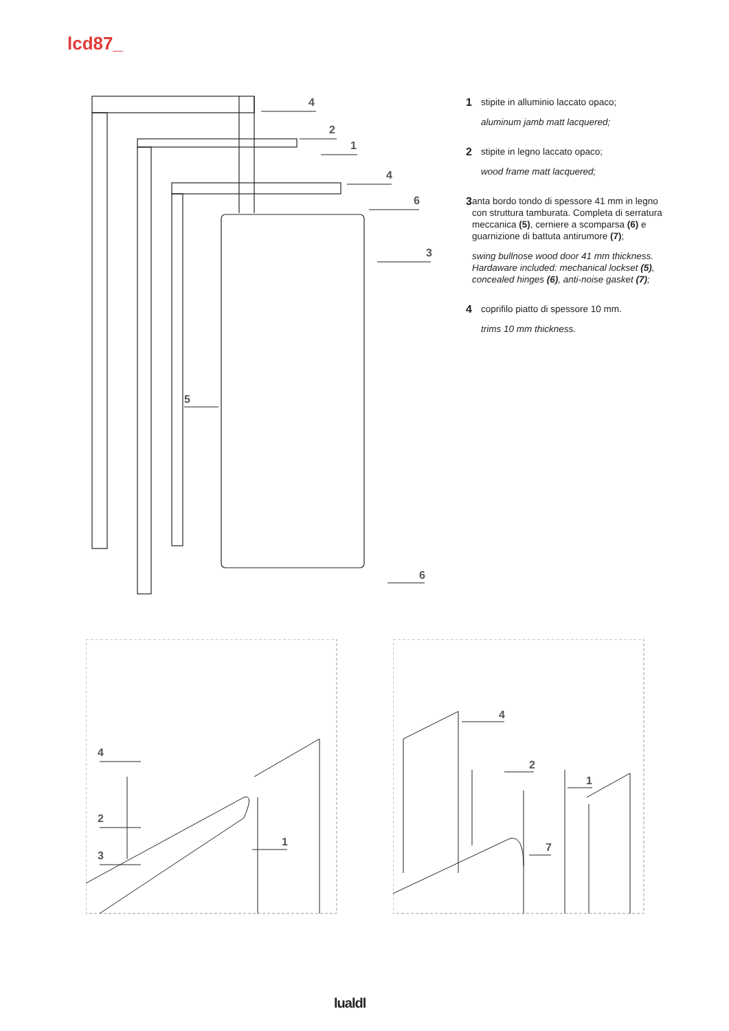lcd87_
4
2
1
4
6
3
5
6
1
stipite in alluminio laccato opaco;
aluminum jamb matt lacquered;
2
stipite in legno laccato opaco;
wood frame matt lacquered;
3
anta bordo tondo di spessore 41 mm in legno con struttura tamburata. Completa di serratura meccanica (5), cerniere a scomparsa (6) e guarnizione di battuta antirumore (7);
swing bullnose wood door 41 mm thickness. Hardaware included: mechanical lockset (5), concealed hinges (6), anti-noise gasket (7);
4
coprifilo piatto di spessore 10 mm.
trims 10 mm thickness.
4
2
3
1
4
2
1
7
lualdl